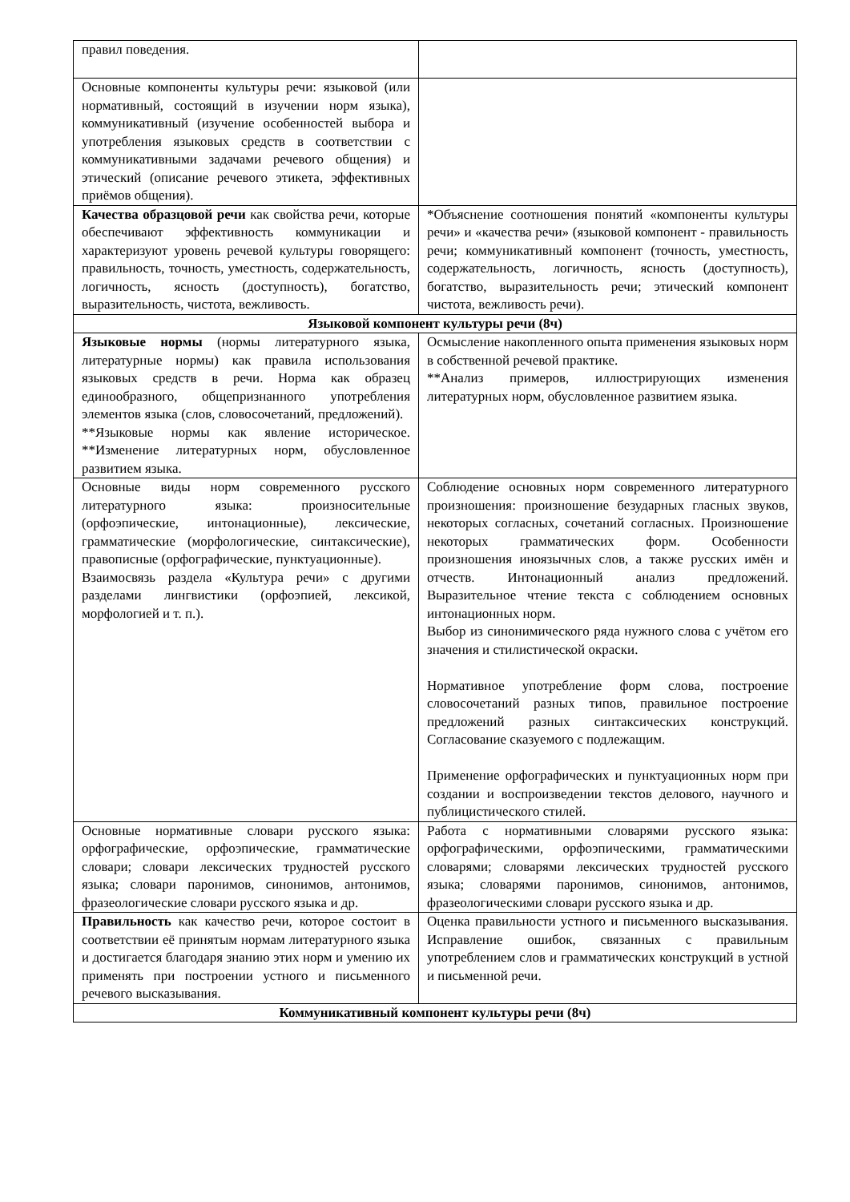| правил поведения. | |
| Основные компоненты культуры речи: языковой (или нормативный, состоящий в изучении норм языка), коммуникативный (изучение особенностей выбора и употребления языковых средств в соответствии с коммуникативными задачами речевого общения) и этический (описание речевого этикета, эффективных приёмов общения). | |
| Качества образцовой речи как свойства речи, которые обеспечивают эффективность коммуникации и характеризуют уровень речевой культуры говорящего: правильность, точность, уместность, содержательность, логичность, ясность (доступность), богатство, выразительность, чистота, вежливость. | *Объяснение соотношения понятий «компоненты культуры речи» и «качества речи» (языковой компонент - правильность речи; коммуникативный компонент (точность, уместность, содержательность, логичность, ясность (доступность), богатство, выразительность речи; этический компонент чистота, вежливость речи). |
| Языковой компонент культуры речи (8ч) | |
| Языковые нормы (нормы литературного языка, литературные нормы) как правила использования языковых средств в речи. Норма как образец единообразного, общепризнанного употребления элементов языка (слов, словосочетаний, предложений). **Языковые нормы как явление историческое. **Изменение литературных норм, обусловленное развитием языка. | Осмысление накопленного опыта применения языковых норм в собственной речевой практике. **Анализ примеров, иллюстрирующих изменения литературных норм, обусловленное развитием языка. |
| Основные виды норм современного русского литературного языка: произносительные (орфоэпические, интонационные), лексические, грамматические (морфологические, синтаксические), правописные (орфографические, пунктуационные). Взаимосвязь раздела «Культура речи» с другими разделами лингвистики (орфоэпией, лексикой, морфологией и т. п.). | Соблюдение основных норм современного литературного произношения: произношение безударных гласных звуков, некоторых согласных, сочетаний согласных. Произношение некоторых грамматических форм. Особенности произношения иноязычных слов, а также русских имён и отчеств. Интонационный анализ предложений. Выразительное чтение текста с соблюдением основных интонационных норм. Выбор из синонимического ряда нужного слова с учётом его значения и стилистической окраски. Нормативное употребление форм слова, построение словосочетаний разных типов, правильное построение предложений разных синтаксических конструкций. Согласование сказуемого с подлежащим. Применение орфографических и пунктуационных норм при создании и воспроизведении текстов делового, научного и публицистического стилей. |
| Основные нормативные словари русского языка: орфографические, орфоэпические, грамматические словари; словари лексических трудностей русского языка; словари паронимов, синонимов, антонимов, фразеологические словари русского языка и др. | Работа с нормативными словарями русского языка: орфографическими, орфоэпическими, грамматическими словарями; словарями лексических трудностей русского языка; словарями паронимов, синонимов, антонимов, фразеологическими словари русского языка и др. |
| Правильность как качество речи, которое состоит в соответствии её принятым нормам литературного языка и достигается благодаря знанию этих норм и умению их применять при построении устного и письменного речевого высказывания. | Оценка правильности устного и письменного высказывания. Исправление ошибок, связанных с правильным употреблением слов и грамматических конструкций в устной и письменной речи. |
| Коммуникативный компонент культуры речи (8ч) | |